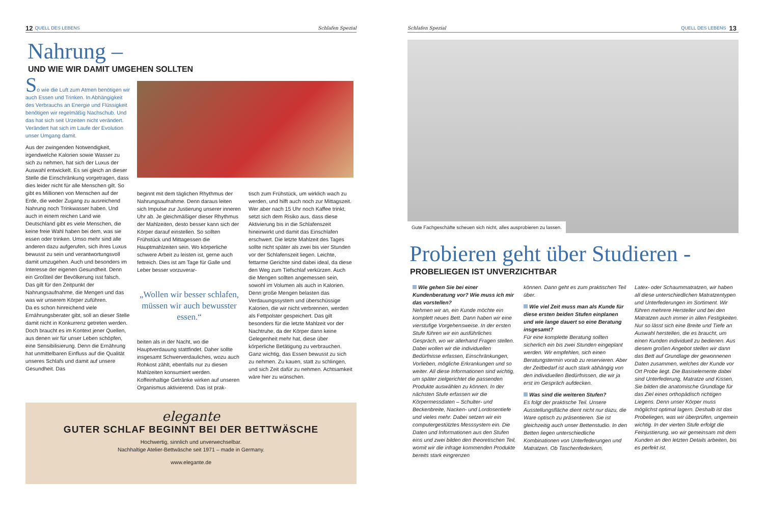12 QUELL DES LEBENS Schlafen Spezial
Nahrung –
UND WIE WIR DAMIT UMGEHEN SOLLTEN
So wie die Luft zum Atmen benötigen wir auch Essen und Trinken. In Abhängigkeit des Verbrauchs an Energie und Flüssigkeit benötigen wir regelmäßig Nachschub. Und das hat sich seit Urzeiten nicht verändert. Verändert hat sich im Laufe der Evolution unser Umgang damit.
Aus der zwingenden Notwendigkeit, irgendwelche Kalorien sowie Wasser zu sich zu nehmen, hat sich der Luxus der Auswahl entwickelt. Es sei gleich an dieser Stelle die Einschränkung vorgetragen, dass dies leider nicht für alle Menschen gilt. So gibt es Millionen von Menschen auf der Erde, die weder Zugang zu ausreichend Nahrung noch Trinkwasser haben. Und auch in einem reichen Land wie Deutschland gibt es viele Menschen, die keine freie Wahl haben bei dem, was sie essen oder trinken. Umso mehr sind alle anderen dazu aufgerufen, sich ihres Luxus bewusst zu sein und verantwortungsvoll damit umzugehen. Auch und besonders im Interesse der eigenen Gesundheit. Denn ein Großteil der Bevölkerung isst falsch. Das gilt für den Zeitpunkt der Nahrungsaufnahme, die Mengen und das was wir unserem Körper zuführen.
Da es schon hinreichend viele Ernährungsberater gibt, soll an dieser Stelle damit nicht in Konkurrenz getreten werden. Doch braucht es im Kontext jener Quellen, aus denen wir für unser Leben schöpfen, eine Sensibilisierung. Denn die Ernährung hat unmittelbaren Einfluss auf die Qualität unseres Schlafs und damit auf unsere Gesundheit. Das
beginnt mit dem täglichen Rhythmus der Nahrungsaufnahme. Denn daraus leiten sich Impulse zur Justierung unserer inneren Uhr ab. Je gleichmäßiger dieser Rhythmus der Mahlzeiten, desto besser kann sich der Körper darauf einstellen. So sollten Frühstück und Mittagessen die Hauptmahlzeiten sein. Wo körperliche schwere Arbeit zu leisten ist, gerne auch fettreich. Dies ist am Tage für Galle und Leber besser vorzuverar-
„Wollen wir besser schlafen, müssen wir auch bewusster essen.“
beiten als in der Nacht, wo die Hauptverdauung stattfindet. Daher sollte insgesamt Schwerverdauliches, wozu auch Rohkost zählt, ebenfalls nur zu diesen Mahlzeiten konsumiert werden. Koffeinhaltige Getränke wirken auf unseren Organismus aktivierend. Das ist prak-
tisch zum Frühstück, um wirklich wach zu werden, und hilft auch noch zur Mittagszeit. Wer aber nach 15 Uhr noch Kaffee trinkt, setzt sich dem Risiko aus, dass diese Aktivierung bis in die Schlafenszeit hineinwirkt und damit das Einschlafen erschwert. Die letzte Mahlzeit des Tages sollte nicht später als zwei bis vier Stunden vor der Schlafenszeit liegen. Leichte, fettarme Gerichte sind dabei ideal, da diese den Weg zum Tiefschlaf verkürzen. Auch die Mengen sollten angemessen sein, sowohl im Volumen als auch in Kalorien. Denn große Mengen belasten das Verdauungssystem und überschüssige Kalorien, die wir nicht verbrennen, werden als Fettpolster gespeichert. Das gilt besonders für die letzte Mahlzeit vor der Nachtruhe, da der Körper dann keine Gelegenheit mehr hat, diese über körperliche Betätigung zu verbrauchen. Ganz wichtig, das Essen bewusst zu sich zu nehmen. Zu kauen, statt zu schlingen, und sich Zeit dafür zu nehmen. Achtsamkeit wäre hier zu wünschen.
elegante
GUTER SCHLAF BEGINNT BEI DER BETTWÄSCHE
Hochwertig, sinnlich und unverwechselbar.
Nachhaltige Atelier-Bettwäsche seit 1971 – made in Germany.
www.elegante.de
Schlafen Spezial QUELL DES LEBENS 13
Gute Fachgeschäfte scheuen sich nicht, alles ausprobieren zu lassen.
Probieren geht über Studieren -
PROBELIEGEN IST UNVERZICHTBAR
Wie gehen Sie bei einer Kundenberatung vor? Wie muss ich mir das vorstellen?
Nehmen wir an, ein Kunde möchte ein komplett neues Bett. Dann haben wir eine vierstufige Vorgehensweise. In der ersten Stufe führen wir ein ausführliches Gespräch, wo wir allerhand Fragen stellen. Dabei wollen wir die individuellen Bedürfnisse erfassen, Einschränkungen, Vorlieben, mögliche Erkrankungen und so weiter. All diese Informationen sind wichtig, um später zielgerichtet die passenden Produkte auswählen zu können. In der nächsten Stufe erfassen wir die Körpermessdaten – Schulter- und Beckenbreite, Nacken- und Lordosentiefe und vieles mehr. Dabei setzen wir ein computergestütztes Messsystem ein. Die Daten und Informationen aus den Stufen eins und zwei bilden den theoretischen Teil, womit wir die infrage kommenden Produkte bereits stark eingrenzen
können. Dann geht es zum praktischen Teil über.
Wie viel Zeit muss man als Kunde für diese ersten beiden Stufen einplanen und wie lange dauert so eine Beratung insgesamt?
Für eine komplette Beratung sollten sicherlich ein bis zwei Stunden eingeplant werden. Wir empfehlen, sich einen Beratungstermin vorab zu reservieren. Aber der Zeitbedarf ist auch stark abhängig von den individuellen Bedürfnissen, die wir ja erst im Gespräch aufdecken.
Was sind die weiteren Stufen?
Es folgt der praktische Teil. Unsere Ausstellungsfläche dient nicht nur dazu, die Ware optisch zu präsentieren. Sie ist gleichzeitig auch unser Bettenstudio. In den Betten liegen unterschiedliche Kombinationen von Unterfederungen und Matratzen. Ob Taschenfederkern,
Latex- oder Schaummatratzen, wir haben all diese unterschiedlichen Matratzentypen und Unterfederungen im Sortiment. Wir führen mehrere Hersteller und bei den Matratzen auch immer in allen Festigkeiten. Nur so lässt sich eine Breite und Tiefe an Auswahl herstellen, die es braucht, um einen Kunden individuell zu bedienen. Aus diesem großen Angebot stellen wir dann das Bett auf Grundlage der gewonnenen Daten zusammen, welches der Kunde vor Ort Probe liegt. Die Basiselemente dabei sind Unterfederung, Matratze und Kissen. Sie bilden die anatomische Grundlage für das Ziel eines orthopädisch richtigen Liegens. Denn unser Körper muss möglichst optimal lagern. Deshalb ist das Probeliegen, was wir überprüfen, ungemein wichtig. In der vierten Stufe erfolgt die Feinjustierung, wo wir gemeinsam mit dem Kunden an den letzten Details arbeiten, bis es perfekt ist.